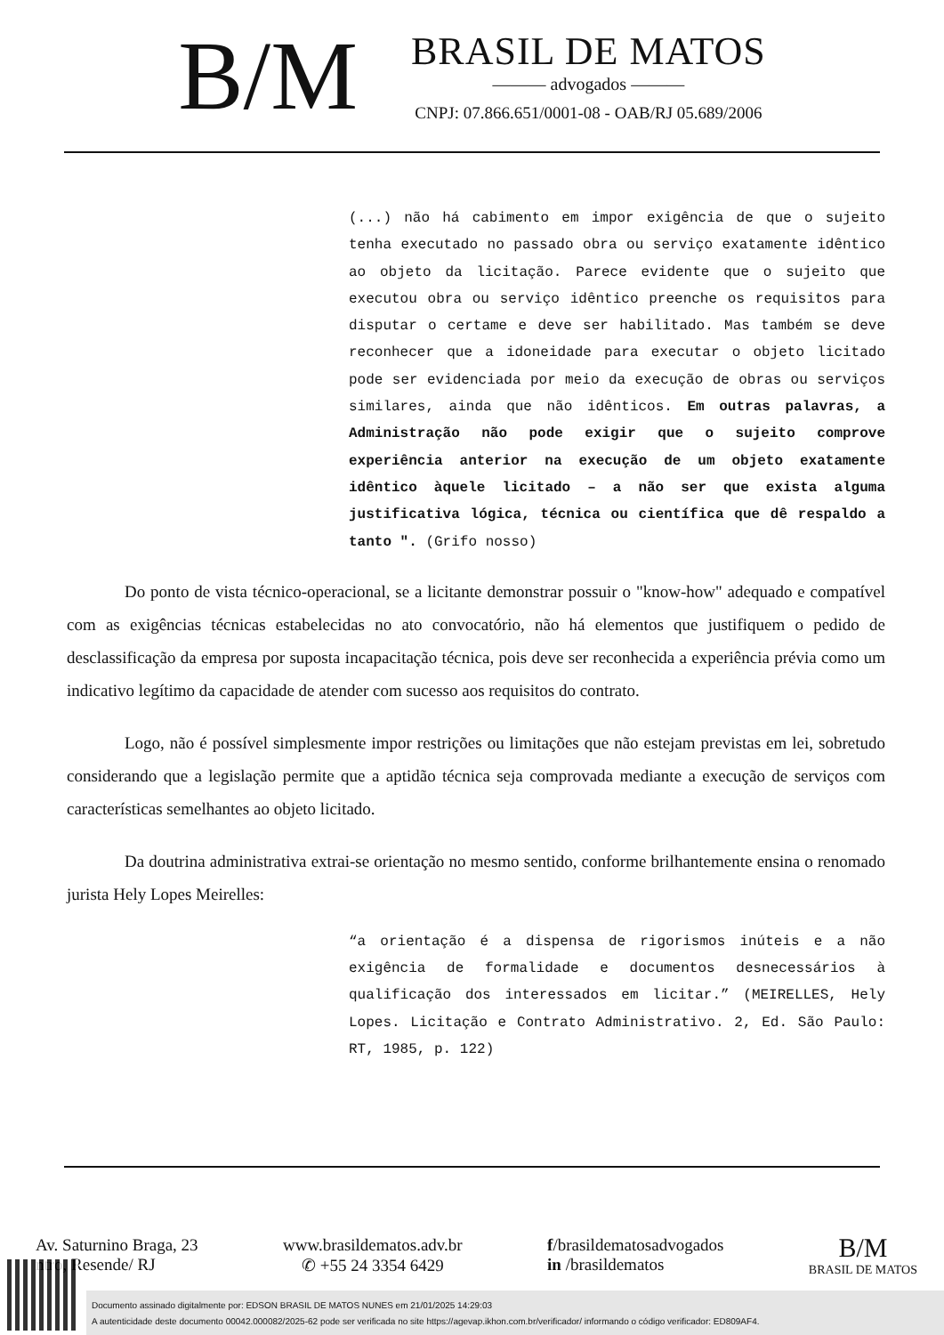B/M
BRASIL DE MATOS
——— advogados ———
CNPJ: 07.866.651/0001-08 - OAB/RJ 05.689/2006
(...) não há cabimento em impor exigência de que o sujeito tenha executado no passado obra ou serviço exatamente idêntico ao objeto da licitação. Parece evidente que o sujeito que executou obra ou serviço idêntico preenche os requisitos para disputar o certame e deve ser habilitado. Mas também se deve reconhecer que a idoneidade para executar o objeto licitado pode ser evidenciada por meio da execução de obras ou serviços similares, ainda que não idênticos. Em outras palavras, a Administração não pode exigir que o sujeito comprove experiência anterior na execução de um objeto exatamente idêntico àquele licitado – a não ser que exista alguma justificativa lógica, técnica ou científica que dê respaldo a tanto ". (Grifo nosso)
Do ponto de vista técnico-operacional, se a licitante demonstrar possuir o "know-how" adequado e compatível com as exigências técnicas estabelecidas no ato convocatório, não há elementos que justifiquem o pedido de desclassificação da empresa por suposta incapacitação técnica, pois deve ser reconhecida a experiência prévia como um indicativo legítimo da capacidade de atender com sucesso aos requisitos do contrato.
Logo, não é possível simplesmente impor restrições ou limitações que não estejam previstas em lei, sobretudo considerando que a legislação permite que a aptidão técnica seja comprovada mediante a execução de serviços com características semelhantes ao objeto licitado.
Da doutrina administrativa extrai-se orientação no mesmo sentido, conforme brilhantemente ensina o renomado jurista Hely Lopes Meirelles:
“a orientação é a dispensa de rigorismos inúteis e a não exigência de formalidade e documentos desnecessários à qualificação dos interessados em licitar.” (MEIRELLES, Hely Lopes. Licitação e Contrato Administrativo. 2, Ed. São Paulo: RT, 1985, p. 122)
Av. Saturnino Braga, 23
ntro, Resende/ RJ
www.brasildematos.adv.br
✆ +55 24 3354 6429
f/brasildematosadvogados
in /brasildematos
B/M
BRASIL DE MATOS
Documento assinado digitalmente por: EDSON BRASIL DE MATOS NUNES em 21/01/2025 14:29:03
A autenticidade deste documento 00042.000082/2025-62 pode ser verificada no site https://agevap.ikhon.com.br/verificador/ informando o código verificador: ED809AF4.